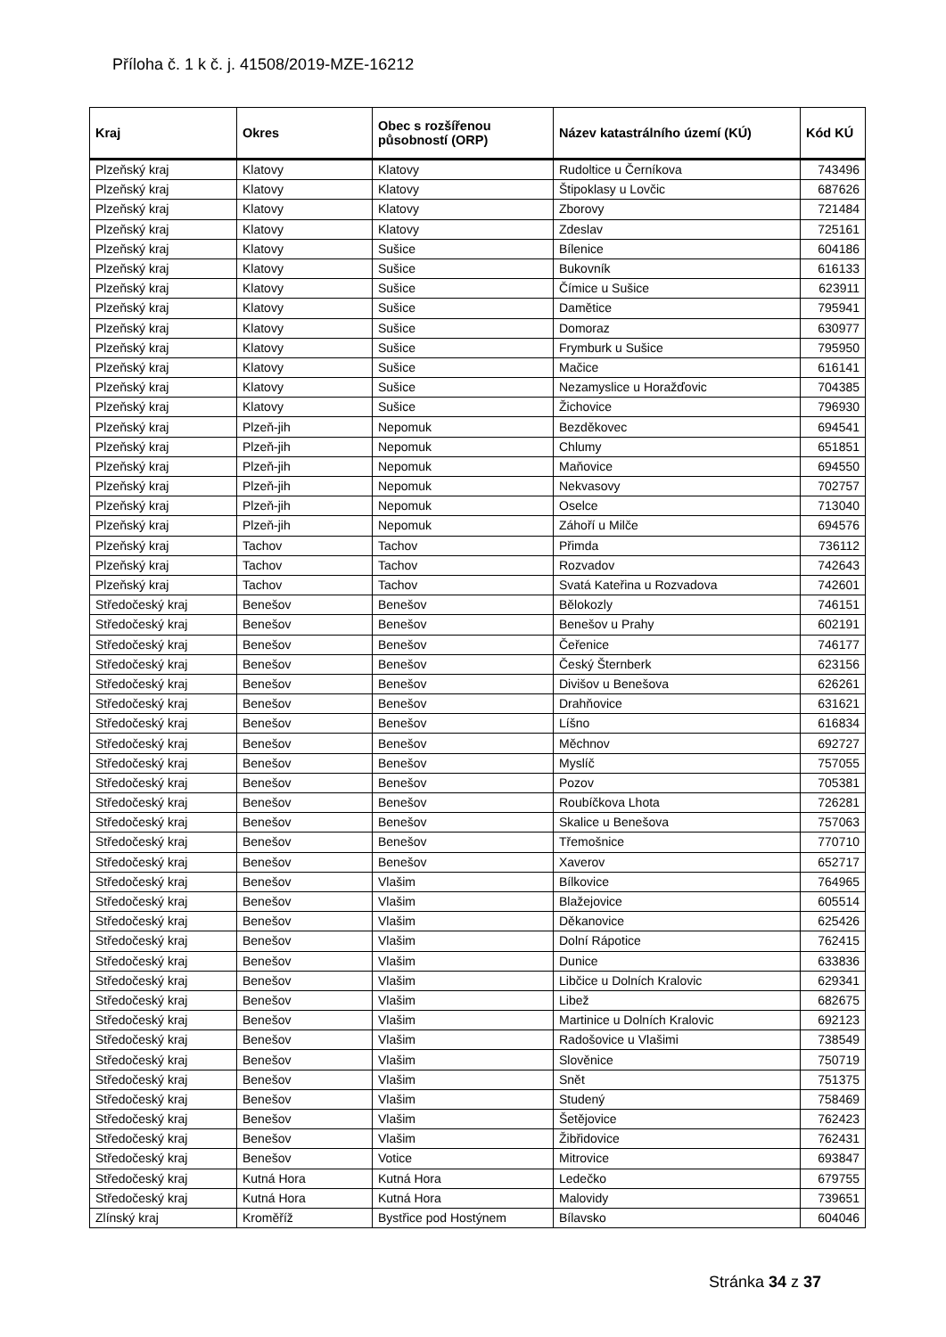Příloha č. 1 k č. j. 41508/2019-MZE-16212
| Kraj | Okres | Obec s rozšířenou působností (ORP) | Název katastrálního území (KÚ) | Kód KÚ |
| --- | --- | --- | --- | --- |
| Plzeňský kraj | Klatovy | Klatovy | Rudoltice u Černíkova | 743496 |
| Plzeňský kraj | Klatovy | Klatovy | Štipoklasy u Lovčic | 687626 |
| Plzeňský kraj | Klatovy | Klatovy | Zborovy | 721484 |
| Plzeňský kraj | Klatovy | Klatovy | Zdeslav | 725161 |
| Plzeňský kraj | Klatovy | Sušice | Bílenice | 604186 |
| Plzeňský kraj | Klatovy | Sušice | Bukovník | 616133 |
| Plzeňský kraj | Klatovy | Sušice | Čímice u Sušice | 623911 |
| Plzeňský kraj | Klatovy | Sušice | Damětice | 795941 |
| Plzeňský kraj | Klatovy | Sušice | Domoraz | 630977 |
| Plzeňský kraj | Klatovy | Sušice | Frymburk u Sušice | 795950 |
| Plzeňský kraj | Klatovy | Sušice | Mačice | 616141 |
| Plzeňský kraj | Klatovy | Sušice | Nezamyslice u Horažďovic | 704385 |
| Plzeňský kraj | Klatovy | Sušice | Žichovice | 796930 |
| Plzeňský kraj | Plzeň-jih | Nepomuk | Bezděkovec | 694541 |
| Plzeňský kraj | Plzeň-jih | Nepomuk | Chlumy | 651851 |
| Plzeňský kraj | Plzeň-jih | Nepomuk | Maňovice | 694550 |
| Plzeňský kraj | Plzeň-jih | Nepomuk | Nekvasovy | 702757 |
| Plzeňský kraj | Plzeň-jih | Nepomuk | Oselce | 713040 |
| Plzeňský kraj | Plzeň-jih | Nepomuk | Záhoří u Milče | 694576 |
| Plzeňský kraj | Tachov | Tachov | Přimda | 736112 |
| Plzeňský kraj | Tachov | Tachov | Rozvadov | 742643 |
| Plzeňský kraj | Tachov | Tachov | Svatá Kateřina u Rozvadova | 742601 |
| Středočeský kraj | Benešov | Benešov | Bělokozly | 746151 |
| Středočeský kraj | Benešov | Benešov | Benešov u Prahy | 602191 |
| Středočeský kraj | Benešov | Benešov | Čeřenice | 746177 |
| Středočeský kraj | Benešov | Benešov | Český Šternberk | 623156 |
| Středočeský kraj | Benešov | Benešov | Divišov u Benešova | 626261 |
| Středočeský kraj | Benešov | Benešov | Drahňovice | 631621 |
| Středočeský kraj | Benešov | Benešov | Líšno | 616834 |
| Středočeský kraj | Benešov | Benešov | Měchnov | 692727 |
| Středočeský kraj | Benešov | Benešov | Myslíč | 757055 |
| Středočeský kraj | Benešov | Benešov | Pozov | 705381 |
| Středočeský kraj | Benešov | Benešov | Roubíčkova Lhota | 726281 |
| Středočeský kraj | Benešov | Benešov | Skalice u Benešova | 757063 |
| Středočeský kraj | Benešov | Benešov | Třemošnice | 770710 |
| Středočeský kraj | Benešov | Benešov | Xaverov | 652717 |
| Středočeský kraj | Benešov | Vlašim | Bílkovice | 764965 |
| Středočeský kraj | Benešov | Vlašim | Blažejovice | 605514 |
| Středočeský kraj | Benešov | Vlašim | Děkanovice | 625426 |
| Středočeský kraj | Benešov | Vlašim | Dolní Rápotice | 762415 |
| Středočeský kraj | Benešov | Vlašim | Dunice | 633836 |
| Středočeský kraj | Benešov | Vlašim | Libčice u Dolních Kralovic | 629341 |
| Středočeský kraj | Benešov | Vlašim | Libež | 682675 |
| Středočeský kraj | Benešov | Vlašim | Martinice u Dolních Kralovic | 692123 |
| Středočeský kraj | Benešov | Vlašim | Radošovice u Vlašimi | 738549 |
| Středočeský kraj | Benešov | Vlašim | Slověnice | 750719 |
| Středočeský kraj | Benešov | Vlašim | Snět | 751375 |
| Středočeský kraj | Benešov | Vlašim | Studený | 758469 |
| Středočeský kraj | Benešov | Vlašim | Šetějovice | 762423 |
| Středočeský kraj | Benešov | Vlašim | Žibřidovice | 762431 |
| Středočeský kraj | Benešov | Votice | Mitrovice | 693847 |
| Středočeský kraj | Kutná Hora | Kutná Hora | Ledečko | 679755 |
| Středočeský kraj | Kutná Hora | Kutná Hora | Malovidy | 739651 |
| Zlínský kraj | Kroměříž | Bystřice pod Hostýnem | Bílavsko | 604046 |
Stránka 34 z 37